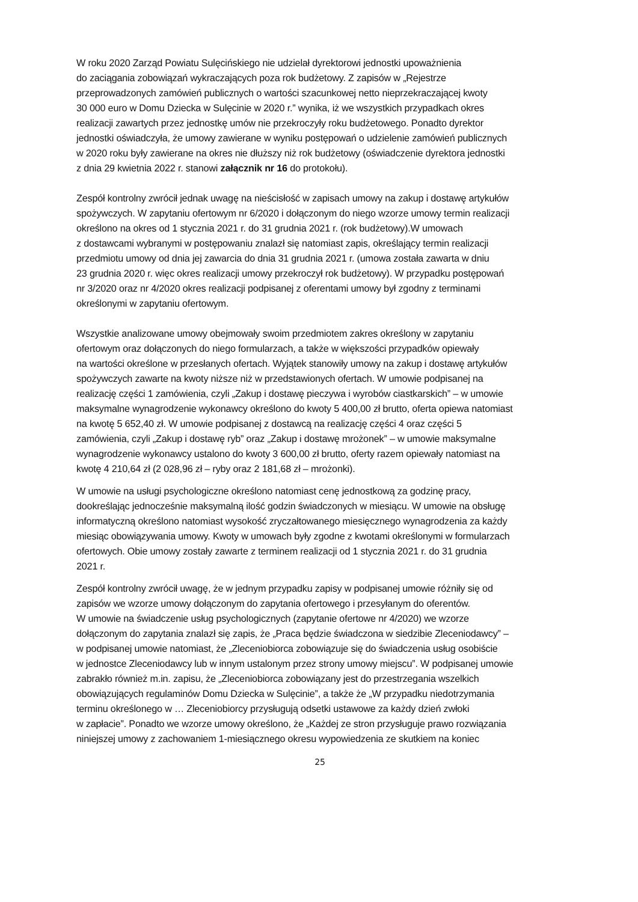W roku 2020 Zarząd Powiatu Sulęcińskiego nie udzielał dyrektorowi jednostki upoważnienia
do zaciągania zobowiązań wykraczających poza rok budżetowy. Z zapisów w „Rejestrze
przeprowadzonych zamówień publicznych o wartości szacunkowej netto nieprzekraczającej kwoty
30 000 euro w Domu Dziecka w Sulęcinie w 2020 r.” wynika, iż we wszystkich przypadkach okres
realizacji zawartych przez jednostkę umów nie przekroczyły roku budżetowego. Ponadto dyrektor
jednostki oświadczyła, że umowy zawierane w wyniku postępowań o udzielenie zamówień publicznych
w 2020 roku były zawierane na okres nie dłuższy niż rok budżetowy (oświadczenie dyrektora jednostki
z dnia 29 kwietnia 2022 r. stanowi załącznik nr 16 do protokołu).
Zespół kontrolny zwrócił jednak uwagę na nieścisłość w zapisach umowy na zakup i dostawę artykułów
spożywczych. W zapytaniu ofertowym nr 6/2020 i dołączonym do niego wzorze umowy termin realizacji
określono na okres od 1 stycznia 2021 r. do 31 grudnia 2021 r. (rok budżetowy).W umowach
z dostawcami wybranymi w postępowaniu znalazł się natomiast zapis, określający termin realizacji
przedmiotu umowy od dnia jej zawarcia do dnia 31 grudnia 2021 r. (umowa została zawarta w dniu
23 grudnia 2020 r. więc okres realizacji umowy przekroczył rok budżetowy). W przypadku postępowań
nr 3/2020 oraz nr 4/2020 okres realizacji podpisanej z oferentami umowy był zgodny z terminami
określonymi w zapytaniu ofertowym.
Wszystkie analizowane umowy obejmowały swoim przedmiotem zakres określony w zapytaniu
ofertowym oraz dołączonych do niego formularzach, a także w większości przypadków opiewały
na wartości określone w przesłanych ofertach. Wyjątek stanowiły umowy na zakup i dostawę artykułów
spożywczych zawarte na kwoty niższe niż w przedstawionych ofertach. W umowie podpisanej na
realizację części 1 zamówienia, czyli „Zakup i dostawę pieczywa i wyrobów ciastkarskich” – w umowie
maksymalne wynagrodzenie wykonawcy określono do kwoty 5 400,00 zł brutto, oferta opiewa natomiast
na kwotę 5 652,40 zł. W umowie podpisanej z dostawcą na realizację części 4 oraz części 5
zamówienia, czyli „Zakup i dostawę ryb” oraz „Zakup i dostawę mrożonek” – w umowie maksymalne
wynagrodzenie wykonawcy ustalono do kwoty 3 600,00 zł brutto, oferty razem opiewały natomiast na
kwotę 4 210,64 zł (2 028,96 zł – ryby oraz 2 181,68 zł – mrożonki).
W umowie na usługi psychologiczne określono natomiast cenę jednostkową za godzinę pracy,
dookreślając jednocześnie maksymalną ilość godzin świadczonych w miesiącu. W umowie na obsługę
informatyczną określono natomiast wysokość zryczałtowanego miesięcznego wynagrodzenia za każdy
miesiąc obowiązywania umowy. Kwoty w umowach były zgodne z kwotami określonymi w formularzach
ofertowych. Obie umowy zostały zawarte z terminem realizacji od 1 stycznia 2021 r. do 31 grudnia
2021 r.
Zespół kontrolny zwrócił uwagę, że w jednym przypadku zapisy w podpisanej umowie różniły się od
zapisów we wzorze umowy dołączonym do zapytania ofertowego i przesyłanym do oferentów.
W umowie na świadczenie usług psychologicznych (zapytanie ofertowe nr 4/2020) we wzorze
dołączonym do zapytania znalazł się zapis, że „Praca będzie świadczona w siedzibie Zleceniodawcy” –
w podpisanej umowie natomiast, że „Zleceniobiorca zobowiązuje się do świadczenia usług osobiście
w jednostce Zleceniodawcy lub w innym ustalonym przez strony umowy miejscu”. W podpisanej umowie
zabrakło również m.in. zapisu, że „Zleceniobiorca zobowiązany jest do przestrzegania wszelkich
obowiązujących regulaminów Domu Dziecka w Sulęcinie”, a także że „W przypadku niedotrzymania
terminu określonego w … Zleceniobiorcy przysługują odsetki ustawowe za każdy dzień zwłoki
w zapłacie”. Ponadto we wzorze umowy określono, że „Każdej ze stron przysługuje prawo rozwiązania
niniejszej umowy z zachowaniem 1-miesiącznego okresu wypowiedzenia ze skutkiem na koniec
25